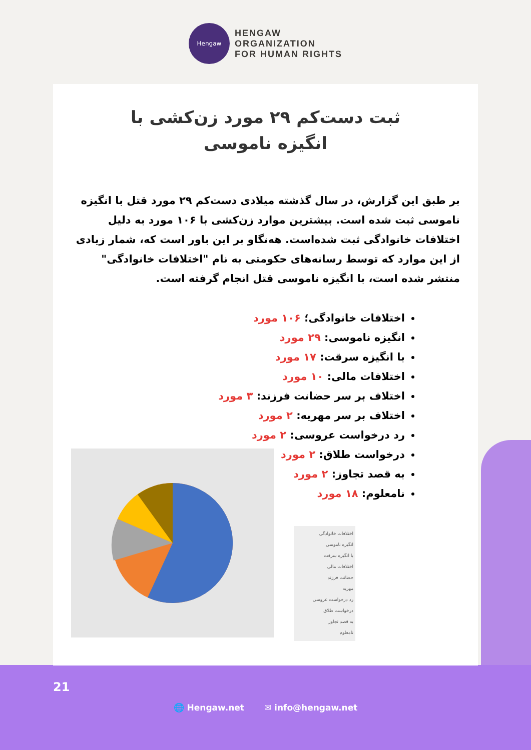Hengaw
HENGAW
ORGANIZATION
FOR HUMAN RIGHTS
ثبت دست‌کم ۲۹ مورد زن‌کشی با انگیزه ناموسی
بر طبق این گزارش، در سال گذشته میلادی دست‌کم ۲۹ مورد قتل با انگیزه ناموسی ثبت شده است. بیشترین موارد زن‌کشی با ۱۰۶ مورد به دلیل اختلافات خانوادگی ثبت شده‌است. هه‌نگاو بر این باور است که، شمار زیادی از این موارد که توسط رسانه‌های حکومتی به نام "اختلافات خانوادگی" منتشر شده است، با انگیزه ناموسی قتل انجام گرفته است.
اختلافات خانوادگی؛ ۱۰۶ مورد
انگیزه ناموسی: ۲۹ مورد
با انگیزه سرقت: ۱۷ مورد
اختلافات مالی: ۱۰ مورد
اختلاف بر سر حضانت فرزند: ۳ مورد
اختلاف بر سر مهریه: ۲ مورد
رد درخواست عروسی: ۲ مورد
درخواست طلاق: ۲ مورد
به قصد تجاوز: ۲ مورد
نامعلوم: ۱۸ مورد
اختلافات خانوادگی
انگیزه ناموسی
با انگیزه سرقت
اختلافات مالی
حضانت فرزند
مهریه
رد درخواست عروسی
درخواست طلاق
به قصد تجاوز
نامعلوم
21
🌐 Hengaw.net ✉ info@hengaw.net